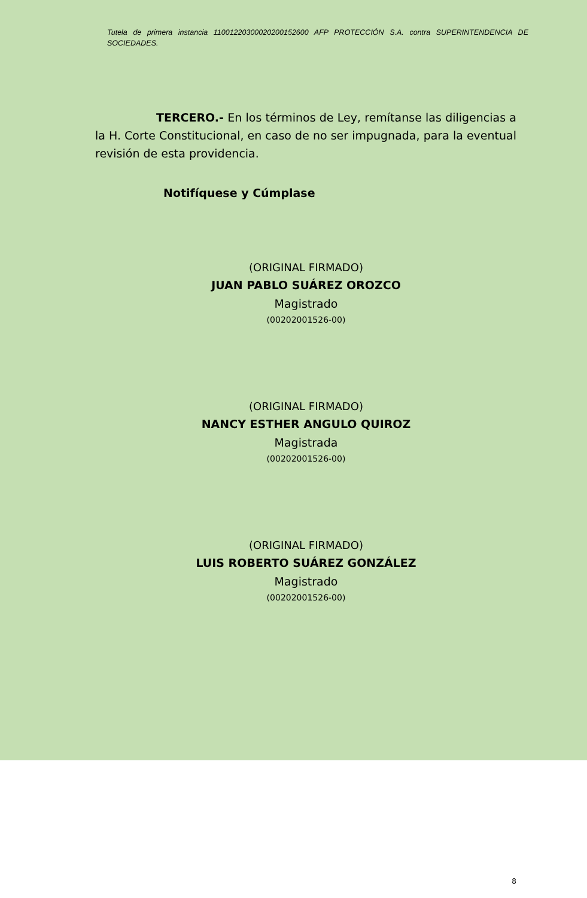Tutela de primera instancia 11001220300020200152600 AFP PROTECCIÓN S.A. contra SUPERINTENDENCIA DE SOCIEDADES.
TERCERO.- En los términos de Ley, remítanse las diligencias a la H. Corte Constitucional, en caso de no ser impugnada, para la eventual revisión de esta providencia.
Notifíquese y Cúmplase
(ORIGINAL FIRMADO)
JUAN PABLO SUÁREZ OROZCO
Magistrado
(00202001526-00)
(ORIGINAL FIRMADO)
NANCY ESTHER ANGULO QUIROZ
Magistrada
(00202001526-00)
(ORIGINAL FIRMADO)
LUIS ROBERTO SUÁREZ GONZÁLEZ
Magistrado
(00202001526-00)
8